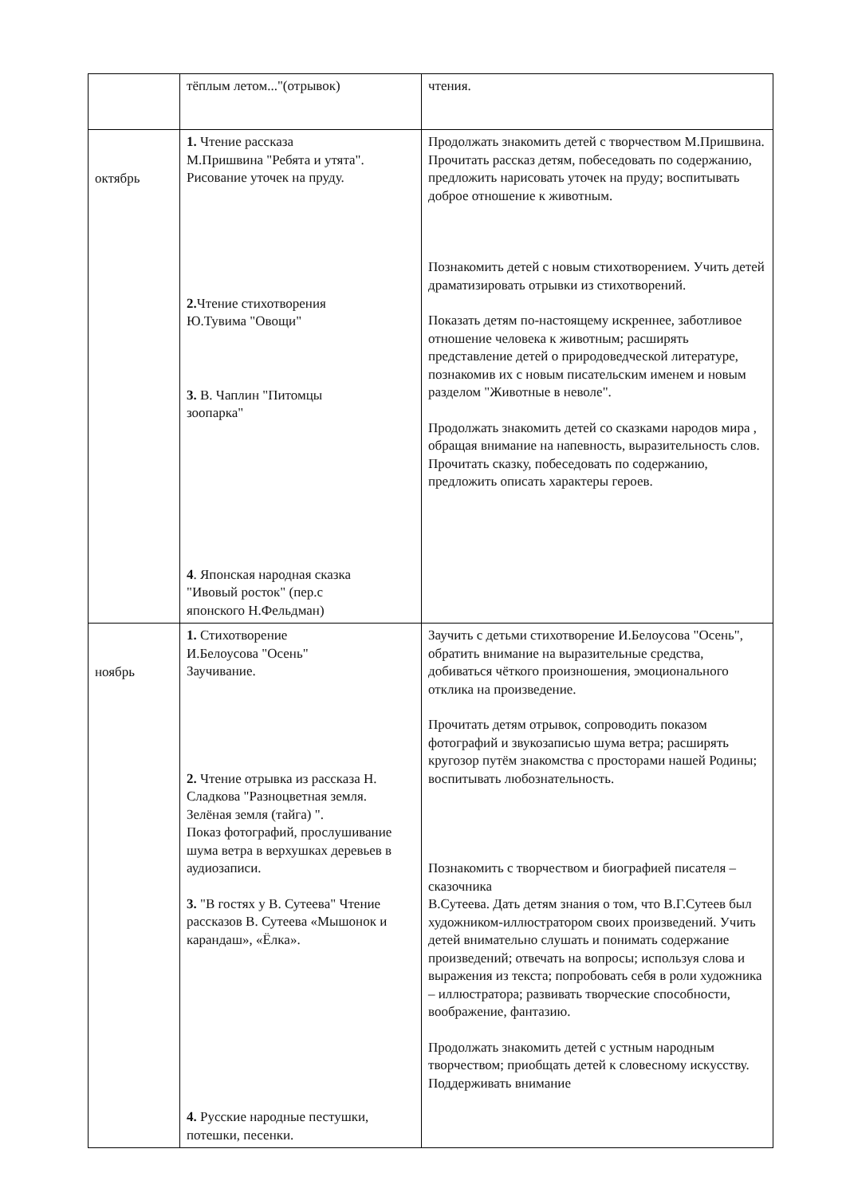| | тёплым летом..."(отрывок) | чтения. |
| октябрь | 1. Чтение рассказа М.Пришвина "Ребята и утята". Рисование уточек на пруду. 2. Чтение стихотворения Ю.Тувима "Овощи" 3. В. Чаплин "Питомцы зоопарка" 4 . Японская народная сказка "Ивовый росток" (пер.с японского Н.Фельдман) | Продолжать знакомить детей с творчеством М.Пришвина. Прочитать рассказ детям, побеседовать по содержанию, предложить нарисовать уточек на пруду; воспитывать доброе отношение к животным. Познакомить детей с новым стихотворением. Учить детей драматизировать отрывки из стихотворений. Показать детям по-настоящему искреннее, заботливое отношение человека к животным; расширять представление детей о природоведческой литературе, познакомив их с новым писательским именем и новым разделом "Животные в неволе". Продолжать знакомить детей со сказками народов мира , обращая внимание на напевность, выразительность слов. Прочитать сказку, побеседовать по содержанию, предложить описать характеры героев. |
| ноябрь | 1. Стихотворение И.Белоусова "Осень" Заучивание. 2. Чтение отрывка из рассказа Н. Сладкова "Разноцветная земля. Зелёная земля (тайга) ". Показ фотографий, прослушивание шума ветра в верхушках деревьев в аудиозаписи. 3. "В гостях у В. Сутеева" Чтение рассказов В. Сутеева «Мышонок и карандаш», «Ёлка». 4. Русские народные пестушки, потешки, песенки. | Заучить с детьми стихотворение И.Белоусова "Осень", обратить внимание на выразительные средства, добиваться чёткого произношения, эмоционального отклика на произведение. Прочитать детям отрывок, сопроводить показом фотографий и звукозаписью шума ветра; расширять кругозор путём знакомства с просторами нашей Родины; воспитывать любознательность. Познакомить с творчеством и биографией писателя – сказочника В.Сутеева. Дать детям знания о том, что В.Г.Сутеев был художником-иллюстратором своих произведений. Учить детей внимательно слушать и понимать содержание произведений; отвечать на вопросы; используя слова и выражения из текста; попробовать себя в роли художника – иллюстратора; развивать творческие способности, воображение, фантазию. Продолжать знакомить детей с устным народным творчеством; приобщать детей к словесному искусству. Поддерживать внимание |